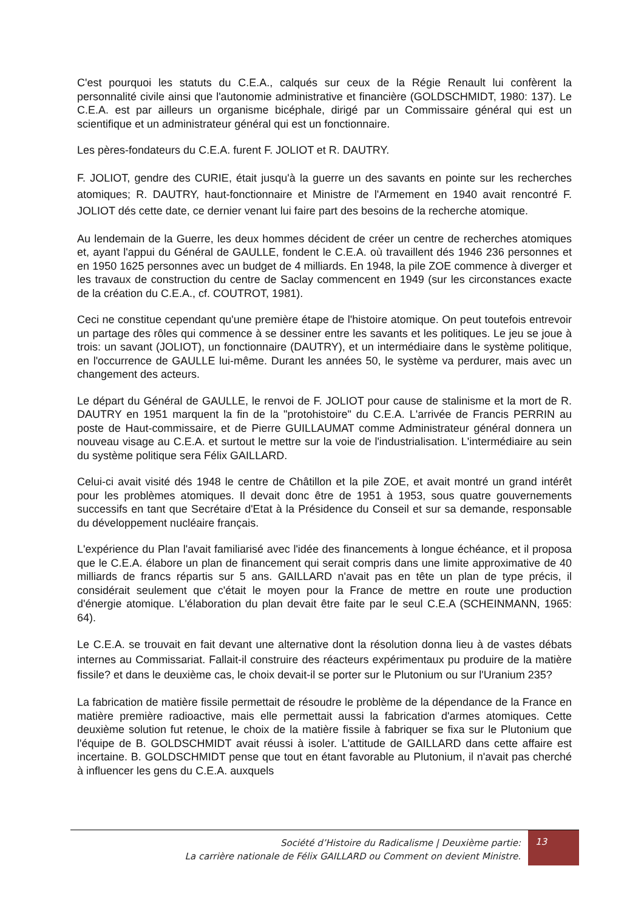C'est pourquoi les statuts du C.E.A., calqués sur ceux de la Régie Renault lui confèrent la personnalité civile ainsi que l'autonomie administrative et financière (GOLDSCHMIDT, 1980: 137). Le C.E.A. est par ailleurs un organisme bicéphale, dirigé par un Commissaire général qui est un scientifique et un administrateur général qui est un fonctionnaire.
Les pères-fondateurs du C.E.A. furent F. JOLIOT et R. DAUTRY.
F. JOLIOT, gendre des CURIE, était jusqu'à la guerre un des savants en pointe sur les recherches atomiques; R. DAUTRY, haut-fonctionnaire et Ministre de l'Armement en 1940 avait rencontré F. JOLIOT dés cette date, ce dernier venant lui faire part des besoins de la recherche atomique.
Au lendemain de la Guerre, les deux hommes décident de créer un centre de recherches atomiques et, ayant l'appui du Général de GAULLE, fondent le C.E.A. où travaillent dés 1946 236 personnes et en 1950 1625 personnes avec un budget de 4 milliards. En 1948, la pile ZOE commence à diverger et les travaux de construction du centre de Saclay commencent en 1949 (sur les circonstances exacte de la création du C.E.A., cf. COUTROT, 1981).
Ceci ne constitue cependant qu'une première étape de l'histoire atomique. On peut toutefois entrevoir un partage des rôles qui commence à se dessiner entre les savants et les politiques. Le jeu se joue à trois: un savant (JOLIOT), un fonctionnaire (DAUTRY), et un intermédiaire dans le système politique, en l'occurrence de GAULLE lui-même. Durant les années 50, le système va perdurer, mais avec un changement des acteurs.
Le départ du Général de GAULLE, le renvoi de F. JOLIOT pour cause de stalinisme et la mort de R. DAUTRY en 1951 marquent la fin de la "protohistoire" du C.E.A. L'arrivée de Francis PERRIN au poste de Haut-commissaire, et de Pierre GUILLAUMAT comme Administrateur général donnera un nouveau visage au C.E.A. et surtout le mettre sur la voie de l'industrialisation. L'intermédiaire au sein du système politique sera Félix GAILLARD.
Celui-ci avait visité dés 1948 le centre de Châtillon et la pile ZOE, et avait montré un grand intérêt pour les problèmes atomiques. Il devait donc être de 1951 à 1953, sous quatre gouvernements successifs en tant que Secrétaire d'Etat à la Présidence du Conseil et sur sa demande, responsable du développement nucléaire français.
L'expérience du Plan l'avait familiarisé avec l'idée des financements à longue échéance, et il proposa que le C.E.A. élabore un plan de financement qui serait compris dans une limite approximative de 40 milliards de francs répartis sur 5 ans. GAILLARD n'avait pas en tête un plan de type précis, il considérait seulement que c'était le moyen pour la France de mettre en route une production d'énergie atomique. L'élaboration du plan devait être faite par le seul C.E.A (SCHEINMANN, 1965: 64).
Le C.E.A. se trouvait en fait devant une alternative dont la résolution donna lieu à de vastes débats internes au Commissariat. Fallait-il construire des réacteurs expérimentaux pu produire de la matière fissile? et dans le deuxième cas, le choix devait-il se porter sur le Plutonium ou sur l'Uranium 235?
La fabrication de matière fissile permettait de résoudre le problème de la dépendance de la France en matière première radioactive, mais elle permettait aussi la fabrication d'armes atomiques. Cette deuxième solution fut retenue, le choix de la matière fissile à fabriquer se fixa sur le Plutonium que l'équipe de B. GOLDSCHMIDT avait réussi à isoler. L'attitude de GAILLARD dans cette affaire est incertaine. B. GOLDSCHMIDT pense que tout en étant favorable au Plutonium, il n'avait pas cherché à influencer les gens du C.E.A. auxquels
Société d’Histoire du Radicalisme | Deuxième partie:
La carrière nationale de Félix GAILLARD ou Comment on devient Ministre.
13